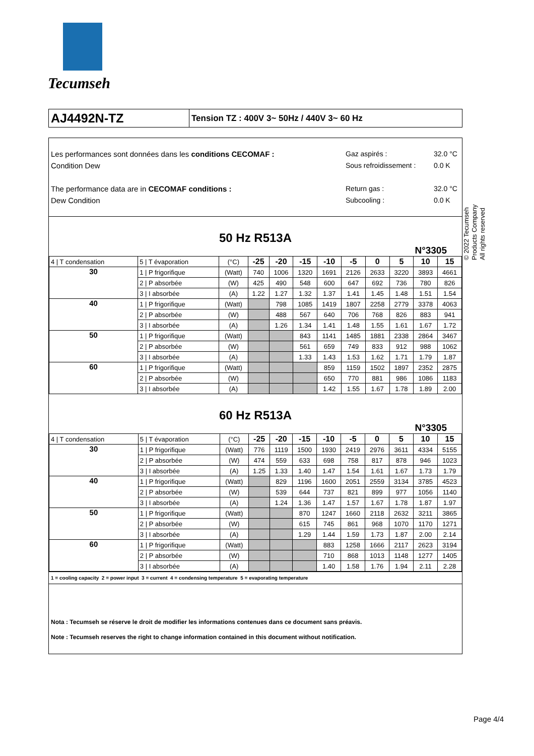Tecumseh
AJ4492N-TZ
Tension TZ : 400V 3~ 50Hz / 440V 3~ 60 Hz
Les performances sont données dans les conditions CECOMAF :
Condition Dew
The performance data are in CECOMAF conditions :
Dew Condition
Gaz aspirés :
Sous refroidissement :
Return gas :
Subcooling :
32.0 °C
0.0 K
32.0 °C
0.0 K
50 Hz R513A
N°3305
| 4 / T condensation | 5 / T évaporation | (°C) | -25 | -20 | -15 | -10 | -5 | 0 | 5 | 10 | 15 |
| 30 | 1 / P frigorifique | (Watt) | 740 | 1006 | 1320 | 1691 | 2126 | 2633 | 3220 | 3893 | 4661 |
| | 2 / P absorbée | (W) | 425 | 490 | 548 | 600 | 647 | 692 | 736 | 780 | 826 |
| | 3 / I absorbée | (A) | 1.22 | 1.27 | 1.32 | 1.37 | 1.41 | 1.45 | 1.48 | 1.51 | 1.54 |
| 40 | 1 / P frigorifique | (Watt) | | 798 | 1085 | 1419 | 1807 | 2258 | 2779 | 3378 | 4063 |
| | 2 / P absorbée | (W) | | 488 | 567 | 640 | 706 | 768 | 826 | 883 | 941 |
| | 3 / I absorbée | (A) | | 1.26 | 1.34 | 1.41 | 1.48 | 1.55 | 1.61 | 1.67 | 1.72 |
| 50 | 1 / P frigorifique | (Watt) | | | 843 | 1141 | 1485 | 1881 | 2338 | 2864 | 3467 |
| | 2 / P absorbée | (W) | | | 561 | 659 | 749 | 833 | 912 | 988 | 1062 |
| | 3 / I absorbée | (A) | | | 1.33 | 1.43 | 1.53 | 1.62 | 1.71 | 1.79 | 1.87 |
| 60 | 1 / P frigorifique | (Watt) | | | | 859 | 1159 | 1502 | 1897 | 2352 | 2875 |
| | 2 / P absorbée | (W) | | | | 650 | 770 | 881 | 986 | 1086 | 1183 |
| | 3 / I absorbée | (A) | | | | 1.42 | 1.55 | 1.67 | 1.78 | 1.89 | 2.00 |
60 Hz R513A
N°3305
| 4 / T condensation | 5 / T évaporation | (°C) | -25 | -20 | -15 | -10 | -5 | 0 | 5 | 10 | 15 |
| 30 | 1 / P frigorifique | (Watt) | 776 | 1119 | 1500 | 1930 | 2419 | 2976 | 3611 | 4334 | 5155 |
| | 2 / P absorbée | (W) | 474 | 559 | 633 | 698 | 758 | 817 | 878 | 946 | 1023 |
| | 3 / I absorbée | (A) | 1.25 | 1.33 | 1.40 | 1.47 | 1.54 | 1.61 | 1.67 | 1.73 | 1.79 |
| 40 | 1 / P frigorifique | (Watt) | | 829 | 1196 | 1600 | 2051 | 2559 | 3134 | 3785 | 4523 |
| | 2 / P absorbée | (W) | | 539 | 644 | 737 | 821 | 899 | 977 | 1056 | 1140 |
| | 3 / I absorbée | (A) | | 1.24 | 1.36 | 1.47 | 1.57 | 1.67 | 1.78 | 1.87 | 1.97 |
| 50 | 1 / P frigorifique | (Watt) | | | 870 | 1247 | 1660 | 2118 | 2632 | 3211 | 3865 |
| | 2 / P absorbée | (W) | | | 615 | 745 | 861 | 968 | 1070 | 1170 | 1271 |
| | 3 / I absorbée | (A) | | | 1.29 | 1.44 | 1.59 | 1.73 | 1.87 | 2.00 | 2.14 |
| 60 | 1 / P frigorifique | (Watt) | | | | 883 | 1258 | 1666 | 2117 | 2623 | 3194 |
| | 2 / P absorbée | (W) | | | | 710 | 868 | 1013 | 1148 | 1277 | 1405 |
| | 3 / I absorbée | (A) | | | | 1.40 | 1.58 | 1.76 | 1.94 | 2.11 | 2.28 |
1 = cooling capacity 2 = power input 3 = current 4 = condensing temperature 5 = evaporating temperature
Nota : Tecumseh se réserve le droit de modifier les informations contenues dans ce document sans préavis.
Note : Tecumseh reserves the right to change information contained in this document without notification.
© 2022 Tecumseh Products Company
All rights reserved
Page 4/4